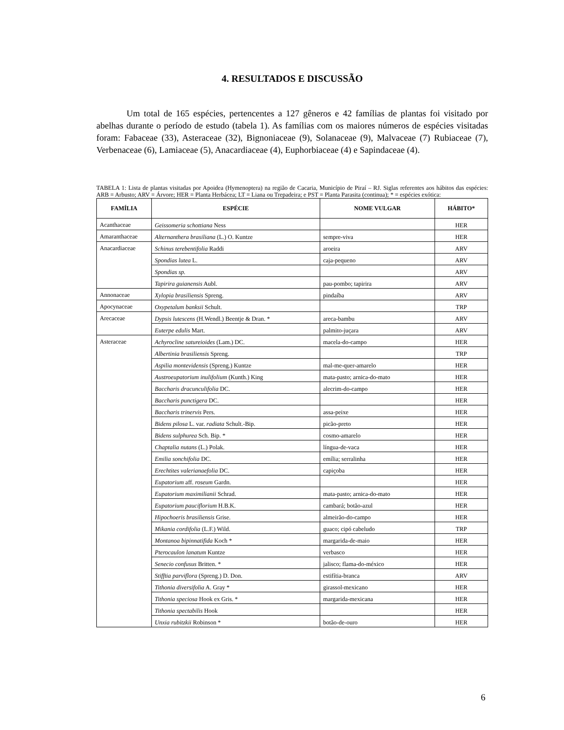4. RESULTADOS E DISCUSSÃO
Um total de 165 espécies, pertencentes a 127 gêneros e 42 famílias de plantas foi visitado por abelhas durante o período de estudo (tabela 1). As famílias com os maiores números de espécies visitadas foram: Fabaceae (33), Asteraceae (32), Bignoniaceae (9), Solanaceae (9), Malvaceae (7) Rubiaceae (7), Verbenaceae (6), Lamiaceae (5), Anacardiaceae (4), Euphorbiaceae (4) e Sapindaceae (4).
TABELA 1: Lista de plantas visitadas por Apoidea (Hymenoptera) na região de Cacaria, Município de Piraí – RJ. Siglas referentes aos hábitos das espécies: ARB = Arbusto; ARV = Árvore; HER = Planta Herbácea; LT = Liana ou Trepadeira; e PST = Planta Parasita (continua); * = espécies exótica:
| FAMÍLIA | ESPÉCIE | NOME VULGAR | HÁBITO* |
| --- | --- | --- | --- |
| Acanthaceae | Geissomeria schottiana Ness | | HER |
| Amaranthaceae | Alternanthera brasiliana (L.) O. Kuntze | sempre-viva | HER |
| Anacardiaceae | Schinus terebentifolia Raddi | aroeira | ARV |
| | Spondias lutea L. | caja-pequeno | ARV |
| | Spondias sp. | | ARV |
| | Tapirira guianensis Aubl. | pau-pombo; tapirira | ARV |
| Annonaceae | Xylopia brasiliensis Spreng. | pindaíba | ARV |
| Apocynaceae | Oxypetalum banksii Schult. | | TRP |
| Arecaceae | Dypsis lutescens (H.Wendl.) Beentje & Dran. * | areca-bambu | ARV |
| | Euterpe edulis Mart. | palmito-juçara | ARV |
| Asteraceae | Achyrocline satureioides (Lam.) DC. | macela-do-campo | HER |
| | Albertinia brasiliensis Spreng. | | TRP |
| | Aspilia montevidensis (Spreng.) Kuntze | mal-me-quer-amarelo | HER |
| | Austroeupatorium inulifolium (Kunth.) King | mata-pasto; arnica-do-mato | HER |
| | Baccharis dracunculifolia DC. | alecrim-do-campo | HER |
| | Baccharis punctigera DC. | | HER |
| | Baccharis trinervis Pers. | assa-peixe | HER |
| | Bidens pilosa L. var. radiata Schult.-Bip. | picão-preto | HER |
| | Bidens sulphurea Sch. Bip. * | cosmo-amarelo | HER |
| | Chaptalia nutans (L.) Polak. | língua-de-vaca | HER |
| | Emilia sonchifolia DC. | emília; serralinha | HER |
| | Erechtites valerianaefolia DC. | capiçoba | HER |
| | Eupatorium aff. roseum Gardn. | | HER |
| | Eupatorium maximilianii Schrad. | mata-pasto; arnica-do-mato | HER |
| | Eupatorium pauciflorium H.B.K. | cambará; botão-azul | HER |
| | Hipochoeris brasiliensis Grise. | almeirão-do-campo | HER |
| | Mikania cordifolia (L.F.) Wild. | guaco; cipó cabeludo | TRP |
| | Montanoa bipinnatifida Koch * | margarida-de-maio | HER |
| | Pterocaulon lanatum Kuntze | verbasco | HER |
| | Senecio confusus Britten. * | jalisco; flama-do-méxico | HER |
| | Stifftia parviflora (Spreng.) D. Don. | estifítia-branca | ARV |
| | Tithonia diversifolia A. Gray * | girassol-mexicano | HER |
| | Tithonia speciosa Hook ex Gris. * | margarida-mexicana | HER |
| | Tithonia spectabilis Hook | | HER |
| | Unxia rubitzkii Robinson * | botão-de-ouro | HER |
6